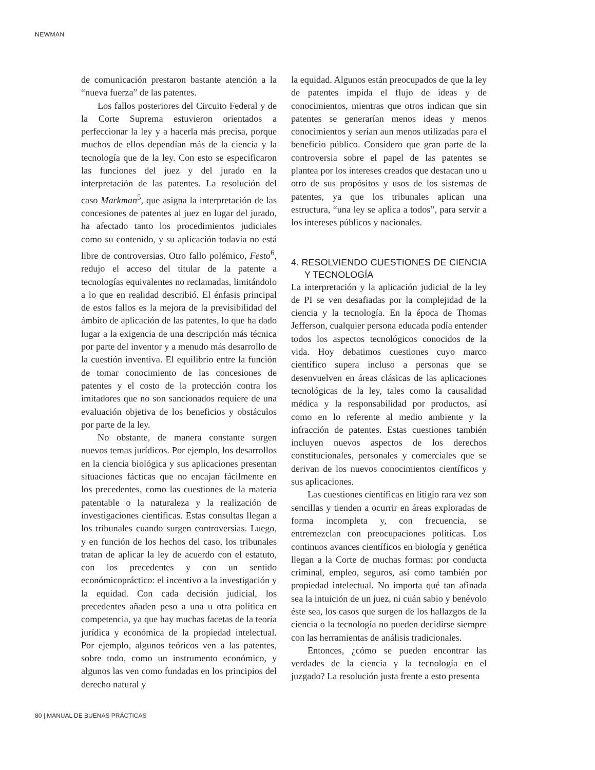NEWMAN
de comunicación prestaron bastante atención a la “nueva fuerza” de las patentes.
Los fallos posteriores del Circuito Federal y de la Corte Suprema estuvieron orientados a perfeccionar la ley y a hacerla más precisa, porque muchos de ellos dependían más de la ciencia y la tecnología que de la ley. Con esto se especificaron las funciones del juez y del jurado en la interpretación de las patentes. La resolución del caso Markman<sup>5</sup>, que asigna la interpretación de las concesiones de patentes al juez en lugar del jurado, ha afectado tanto los procedimientos judiciales como su contenido, y su aplicación todavía no está libre de controversias. Otro fallo polémico, Festo<sup>6</sup>, redujo el acceso del titular de la patente a tecnologías equivalentes no reclamadas, limitándolo a lo que en realidad describió. El énfasis principal de estos fallos es la mejora de la previsibilidad del ámbito de aplicación de las patentes, lo que ha dado lugar a la exigencia de una descripción más técnica por parte del inventor y a menudo más desarrollo de la cuestión inventiva. El equilibrio entre la función de tomar conocimiento de las concesiones de patentes y el costo de la protección contra los imitadores que no son sancionados requiere de una evaluación objetiva de los beneficios y obstáculos por parte de la ley.
No obstante, de manera constante surgen nuevos temas jurídicos. Por ejemplo, los desarrollos en la ciencia biológica y sus aplicaciones presentan situaciones fácticas que no encajan fácilmente en los precedentes, como las cuestiones de la materia patentable o la naturaleza y la realización de investigaciones científicas. Estas consultas llegan a los tribunales cuando surgen controversias. Luego, y en función de los hechos del caso, los tribunales tratan de aplicar la ley de acuerdo con el estatuto, con los precedentes y con un sentido económicopráctico: el incentivo a la investigación y la equidad. Con cada decisión judicial, los precedentes añaden peso a una u otra política en competencia, ya que hay muchas facetas de la teoría jurídica y económica de la propiedad intelectual. Por ejemplo, algunos teóricos ven a las patentes, sobre todo, como un instrumento económico, y algunos las ven como fundadas en los principios del derecho natural y
la equidad. Algunos están preocupados de que la ley de patentes impida el flujo de ideas y de conocimientos, mientras que otros indican que sin patentes se generarían menos ideas y menos conocimientos y serían aun menos utilizadas para el beneficio público. Considero que gran parte de la controversia sobre el papel de las patentes se plantea por los intereses creados que destacan uno u otro de sus propósitos y usos de los sistemas de patentes, ya que los tribunales aplican una estructura, “una ley se aplica a todos”, para servir a los intereses públicos y nacionales.
4. RESOLVIENDO CUESTIONES DE CIENCIA Y TECNOLOGÍA
La interpretación y la aplicación judicial de la ley de PI se ven desafiadas por la complejidad de la ciencia y la tecnología. En la época de Thomas Jefferson, cualquier persona educada podía entender todos los aspectos tecnológicos conocidos de la vida. Hoy debatimos cuestiones cuyo marco científico supera incluso a personas que se desenvuelven en áreas clásicas de las aplicaciones tecnológicas de la ley, tales como la causalidad médica y la responsabilidad por productos, así como en lo referente al medio ambiente y la infracción de patentes. Estas cuestiones también incluyen nuevos aspectos de los derechos constitucionales, personales y comerciales que se derivan de los nuevos conocimientos científicos y sus aplicaciones.
Las cuestiones científicas en litigio rara vez son sencillas y tienden a ocurrir en áreas exploradas de forma incompleta y, con frecuencia, se entremezclan con preocupaciones políticas. Los continuos avances científicos en biología y genética llegan a la Corte de muchas formas: por conducta criminal, empleo, seguros, así como también por propiedad intelectual. No importa qué tan afinada sea la intuición de un juez, ni cuán sabio y benévolo éste sea, los casos que surgen de los hallazgos de la ciencia o la tecnología no pueden decidirse siempre con las herramientas de análisis tradicionales.
Entonces, ¿cómo se pueden encontrar las verdades de la ciencia y la tecnología en el juzgado? La resolución justa frente a esto presenta
80 | MANUAL DE BUENAS PRÁCTICAS